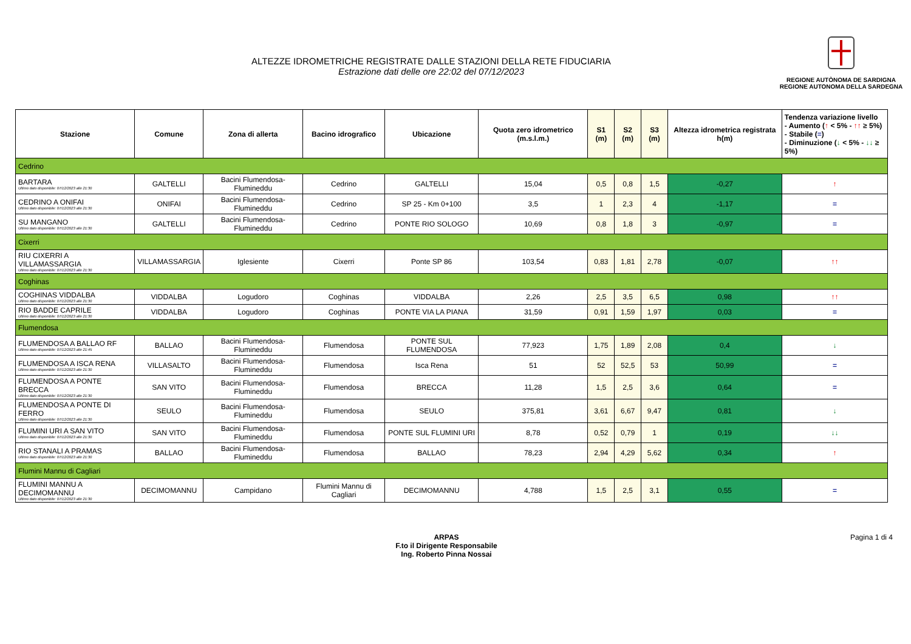ALTEZZE IDROMETRICHE REGISTRATE DALLE STAZIONI DELLA RETE FIDUCIARIA
Estrazione dati delle ore 22:02 del 07/12/2023
REGIONE AUTÒNOMA DE SARDIGNA
REGIONE AUTONOMA DELLA SARDEGNA
| Stazione | Comune | Zona di allerta | Bacino idrografico | Ubicazione | Quota zero idrometrico (m.s.l.m.) | S1 (m) | S2 (m) | S3 (m) | Altezza idrometrica registrata h(m) | Tendenza variazione livello - Aumento ( ↑ < 5% - ↑↑ ≥ 5%) - Stabile ( = ) - Diminuzione ( ↓ < 5% - ↓↓ ≥ 5%) |
| --- | --- | --- | --- | --- | --- | --- | --- | --- | --- | --- |
| Cedrino | | | | | | | | | | |
| BARTARA Ultimo dato disponibile: 07/12/2023 alle 21:30 | GALTELLI | Bacini Flumendosa-Flumineddu | Cedrino | GALTELLI | 15,04 | 0,5 | 0,8 | 1,5 | -0,27 | ↑ |
| CEDRINO A ONIFAI Ultimo dato disponibile: 07/12/2023 alle 21:30 | ONIFAI | Bacini Flumendosa-Flumineddu | Cedrino | SP 25 - Km 0+100 | 3,5 | 1 | 2,3 | 4 | -1,17 | = |
| SU MANGANO Ultimo dato disponibile: 07/12/2023 alle 21:30 | GALTELLI | Bacini Flumendosa-Flumineddu | Cedrino | PONTE RIO SOLOGO | 10,69 | 0,8 | 1,8 | 3 | -0,97 | = |
| Cixerri | | | | | | | | | | |
| RIU CIXERRI A VILLAMASSARGIA Ultimo dato disponibile: 07/12/2023 alle 21:30 | VILLAMASSARGIA | Iglesiente | Cixerri | Ponte SP 86 | 103,54 | 0,83 | 1,81 | 2,78 | -0,07 | ↑↑ |
| Coghinas | | | | | | | | | | |
| COGHINAS VIDDALBA Ultimo dato disponibile: 07/12/2023 alle 21:30 | VIDDALBA | Logudoro | Coghinas | VIDDALBA | 2,26 | 2,5 | 3,5 | 6,5 | 0,98 | ↑↑ |
| RIO BADDE CAPRILE Ultimo dato disponibile: 07/12/2023 alle 21:30 | VIDDALBA | Logudoro | Coghinas | PONTE VIA LA PIANA | 31,59 | 0,91 | 1,59 | 1,97 | 0,03 | = |
| Flumendosa | | | | | | | | | | |
| FLUMENDOSA A BALLAO RF Ultimo dato disponibile: 07/12/2023 alle 21:45 | BALLAO | Bacini Flumendosa-Flumineddu | Flumendosa | PONTE SUL FLUMENDOSA | 77,923 | 1,75 | 1,89 | 2,08 | 0,4 | ↓ |
| FLUMENDOSA A ISCA RENA Ultimo dato disponibile: 07/12/2023 alle 21:30 | VILLASALTO | Bacini Flumendosa-Flumineddu | Flumendosa | Isca Rena | 51 | 52 | 52,5 | 53 | 50,99 | = |
| FLUMENDOSA A PONTE BRECCA Ultimo dato disponibile: 07/12/2023 alle 21:30 | SAN VITO | Bacini Flumendosa-Flumineddu | Flumendosa | BRECCA | 11,28 | 1,5 | 2,5 | 3,6 | 0,64 | = |
| FLUMENDOSA A PONTE DI FERRO Ultimo dato disponibile: 07/12/2023 alle 21:30 | SEULO | Bacini Flumendosa-Flumineddu | Flumendosa | SEULO | 375,81 | 3,61 | 6,67 | 9,47 | 0,81 | ↓ |
| FLUMINI URI A SAN VITO Ultimo dato disponibile: 07/12/2023 alle 21:30 | SAN VITO | Bacini Flumendosa-Flumineddu | Flumendosa | PONTE SUL FLUMINI URI | 8,78 | 0,52 | 0,79 | 1 | 0,19 | ↓↓ |
| RIO STANALI A PRAMAS Ultimo dato disponibile: 07/12/2023 alle 21:30 | BALLAO | Bacini Flumendosa-Flumineddu | Flumendosa | BALLAO | 78,23 | 2,94 | 4,29 | 5,62 | 0,34 | ↑ |
| Flumini Mannu di Cagliari | | | | | | | | | | |
| FLUMINI MANNU A DECIMOMANNU Ultimo dato disponibile: 07/12/2023 alle 21:30 | DECIMOMANNU | Campidano | Flumini Mannu di Cagliari | DECIMOMANNU | 4,788 | 1,5 | 2,5 | 3,1 | 0,55 | = |
ARPAS
F.to il Dirigente Responsabile
Ing. Roberto Pinna Nossai
Pagina 1 di 4